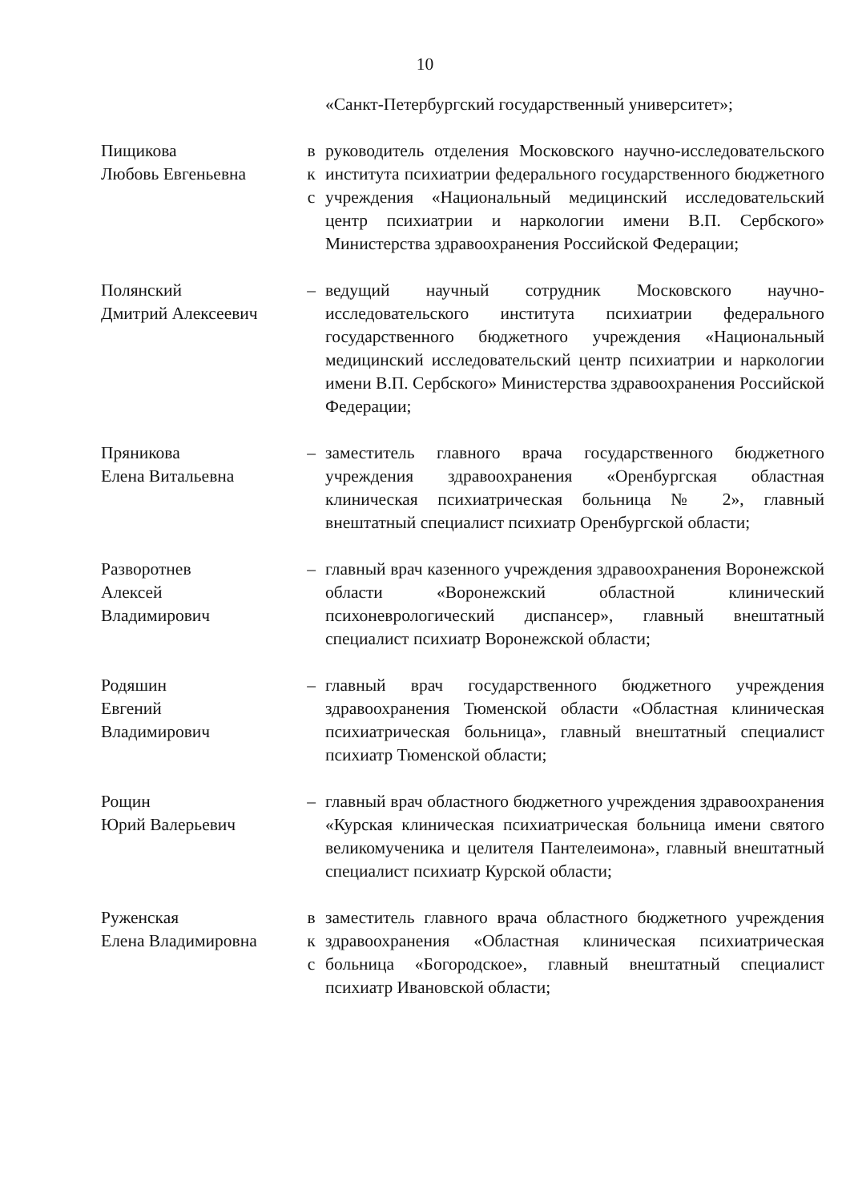10
«Санкт-Петербургский государственный университет»;
Пищикова
Любовь Евгеньевна
в
к
с
руководитель отделения Московского научно-исследовательского института психиатрии федерального государственного бюджетного учреждения «Национальный медицинский исследовательский центр психиатрии и наркологии имени В.П. Сербского» Министерства здравоохранения Российской Федерации;
Полянский
Дмитрий Алексеевич
– ведущий научный сотрудник Московского научно-исследовательского института психиатрии федерального государственного бюджетного учреждения «Национальный медицинский исследовательский центр психиатрии и наркологии имени В.П. Сербского» Министерства здравоохранения Российской Федерации;
Пряникова
Елена Витальевна
– заместитель главного врача государственного бюджетного учреждения здравоохранения «Оренбургская областная клиническая психиатрическая больница № 2», главный внештатный специалист психиатр Оренбургской области;
Разворотнев
Алексей
Владимирович
– главный врач казенного учреждения здравоохранения Воронежской области «Воронежский областной клинический психоневрологический диспансер», главный внештатный специалист психиатр Воронежской области;
Родяшин
Евгений
Владимирович
– главный врач государственного бюджетного учреждения здравоохранения Тюменской области «Областная клиническая психиатрическая больница», главный внештатный специалист психиатр Тюменской области;
Рощин
Юрий Валерьевич
– главный врач областного бюджетного учреждения здравоохранения «Курская клиническая психиатрическая больница имени святого великомученика и целителя Пантелеимона», главный внештатный специалист психиатр Курской области;
Руженская
Елена Владимировна
в
к
с
заместитель главного врача областного бюджетного учреждения здравоохранения «Областная клиническая психиатрическая больница «Богородское», главный внештатный специалист психиатр Ивановской области;